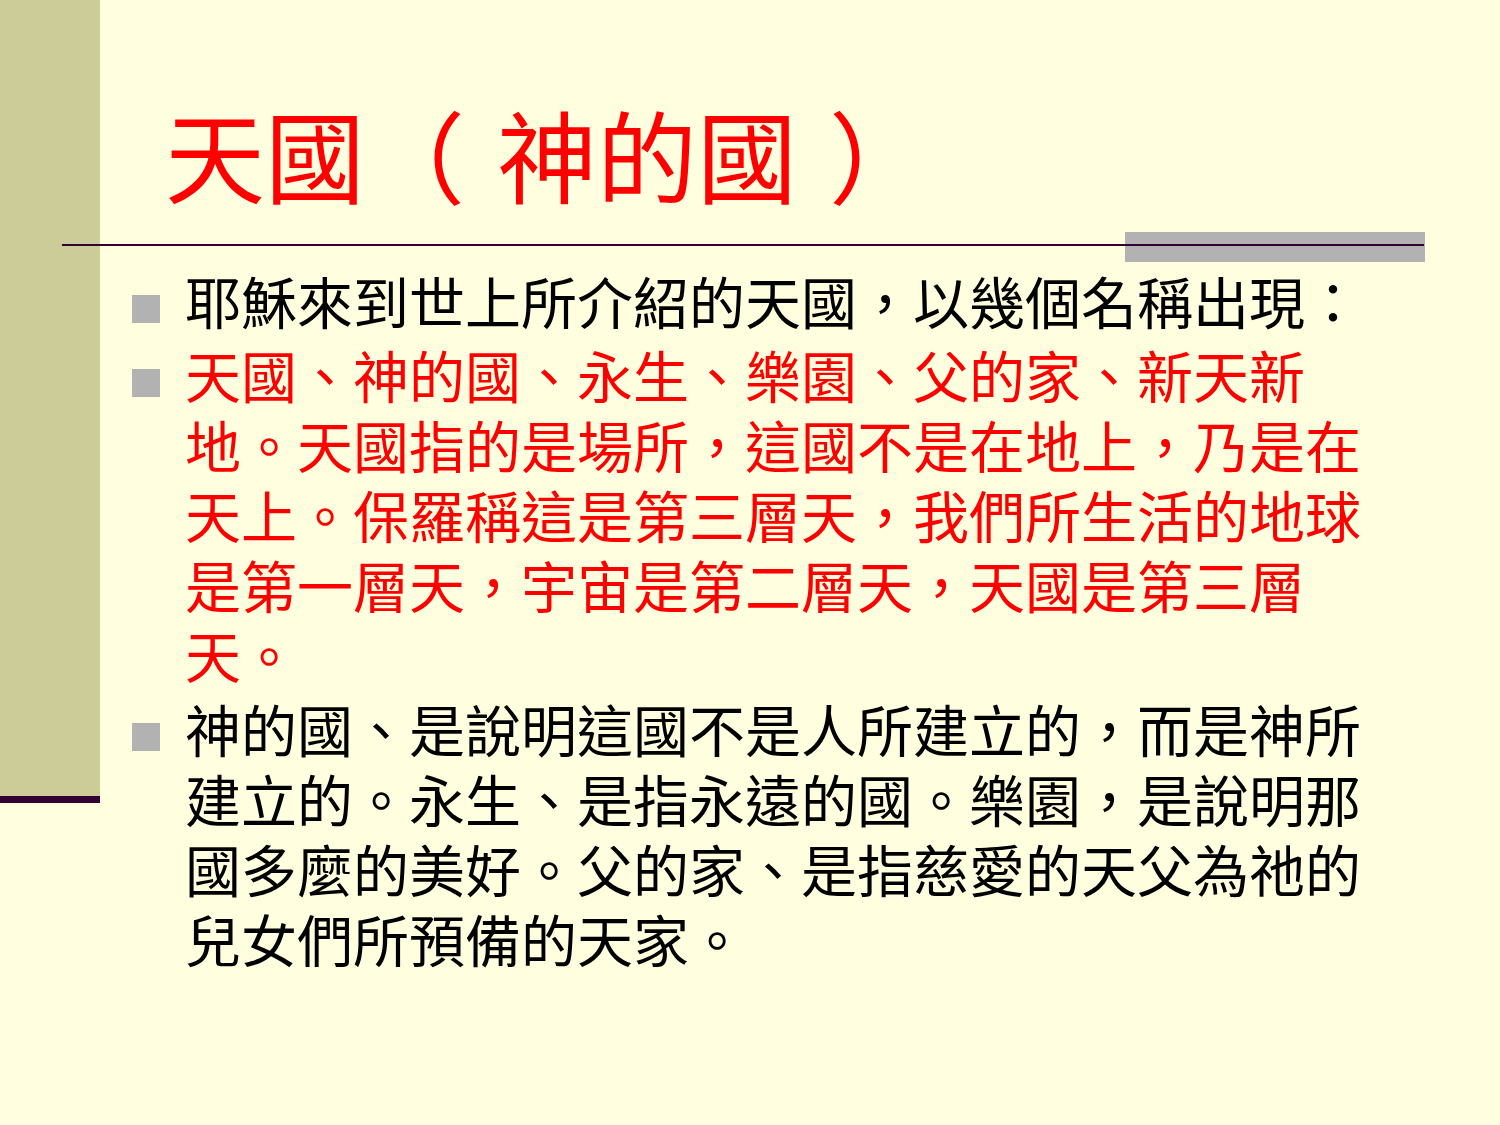天國（ 神的國 ）
耶穌來到世上所介紹的天國，以幾個名稱出現：
天國、神的國、永生、樂園、父的家、新天新地。天國指的是場所，這國不是在地上，乃是在天上。保羅稱這是第三層天，我們所生活的地球是第一層天，宇宙是第二層天，天國是第三層天。
神的國、是說明這國不是人所建立的，而是神所建立的。永生、是指永遠的國。樂園，是說明那國多麼的美好。父的家、是指慈愛的天父為祂的兒女們所預備的天家。